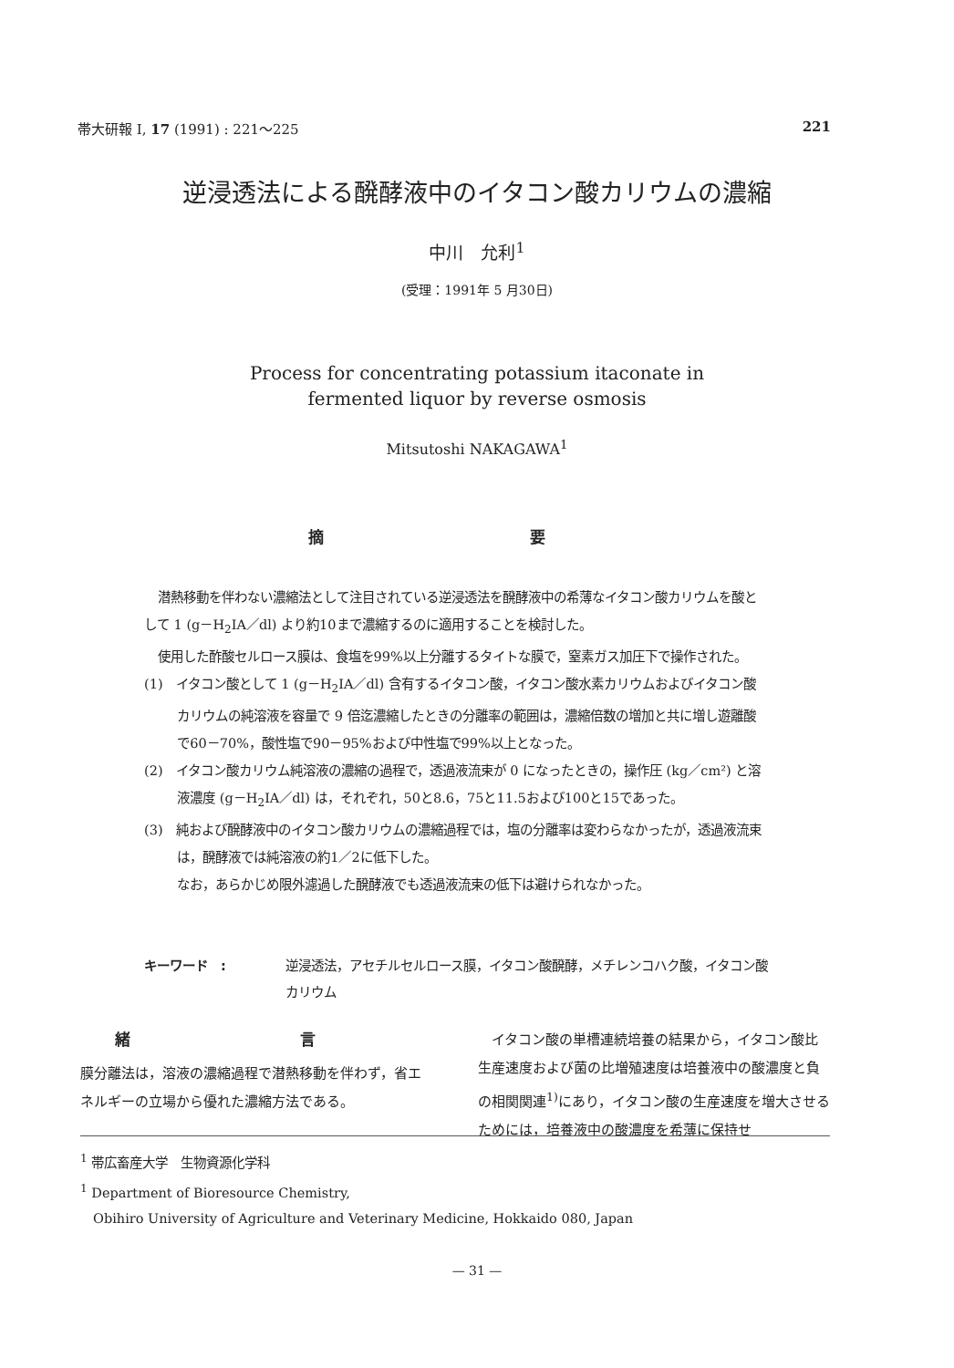帯大研報 I, 17 (1991) : 221～225 221
逆浸透法による醗酵液中のイタコン酸カリウムの濃縮
中川　允利<sup>1</sup>
(受理：1991年 5 月30日)
Process for concentrating potassium itaconate in
fermented liquor by reverse osmosis
Mitsutoshi NAKAGAWA<sup>1</sup>
摘 要
潜熱移動を伴わない濃縮法として注目されている逆浸透法を醗酵液中の希薄なイタコン酸カリウムを酸として 1 (g－H<sub>2</sub>IA／dl) より約10まで濃縮するのに適用することを検討した。
使用した酢酸セルロース膜は、食塩を99%以上分離するタイトな膜で，窒素ガス加圧下で操作された。
(1)　イタコン酸として 1 (g－H<sub>2</sub>IA／dl) 含有するイタコン酸，イタコン酸水素カリウムおよびイタコン酸カリウムの純溶液を容量で 9 倍迄濃縮したときの分離率の範囲は，濃縮倍数の増加と共に増し遊離酸で60－70%，酸性塩で90－95%および中性塩で99%以上となった。
(2)　イタコン酸カリウム純溶液の濃縮の過程で，透過液流束が 0 になったときの，操作圧 (kg／cm²) と溶液濃度 (g－H<sub>2</sub>IA／dl) は，それぞれ，50と8.6，75と11.5および100と15であった。
(3)　純および醗酵液中のイタコン酸カリウムの濃縮過程では，塩の分離率は変わらなかったが，透過液流束は，醗酵液では純溶液の約1／2に低下した。
なお，あらかじめ限外濾過した醗酵液でも透過液流束の低下は避けられなかった。
キーワード　: 逆浸透法，アセチルセルロース膜，イタコン酸醗酵，メチレンコハク酸，イタコン酸カリウム
緒 言
膜分離法は，溶液の濃縮過程で潜熱移動を伴わず，省エネルギーの立場から優れた濃縮方法である。
　イタコン酸の単槽連続培養の結果から，イタコン酸比生産速度および菌の比増殖速度は培養液中の酸濃度と負の相関関連<sup>1)</sup>にあり，イタコン酸の生産速度を増大させるためには，培養液中の酸濃度を希薄に保持せ
<sup>1</sup> 帯広畜産大学　生物資源化学科
<sup>1</sup> Department of Bioresource Chemistry,
　Obihiro University of Agriculture and Veterinary Medicine, Hokkaido 080, Japan
— 31 —